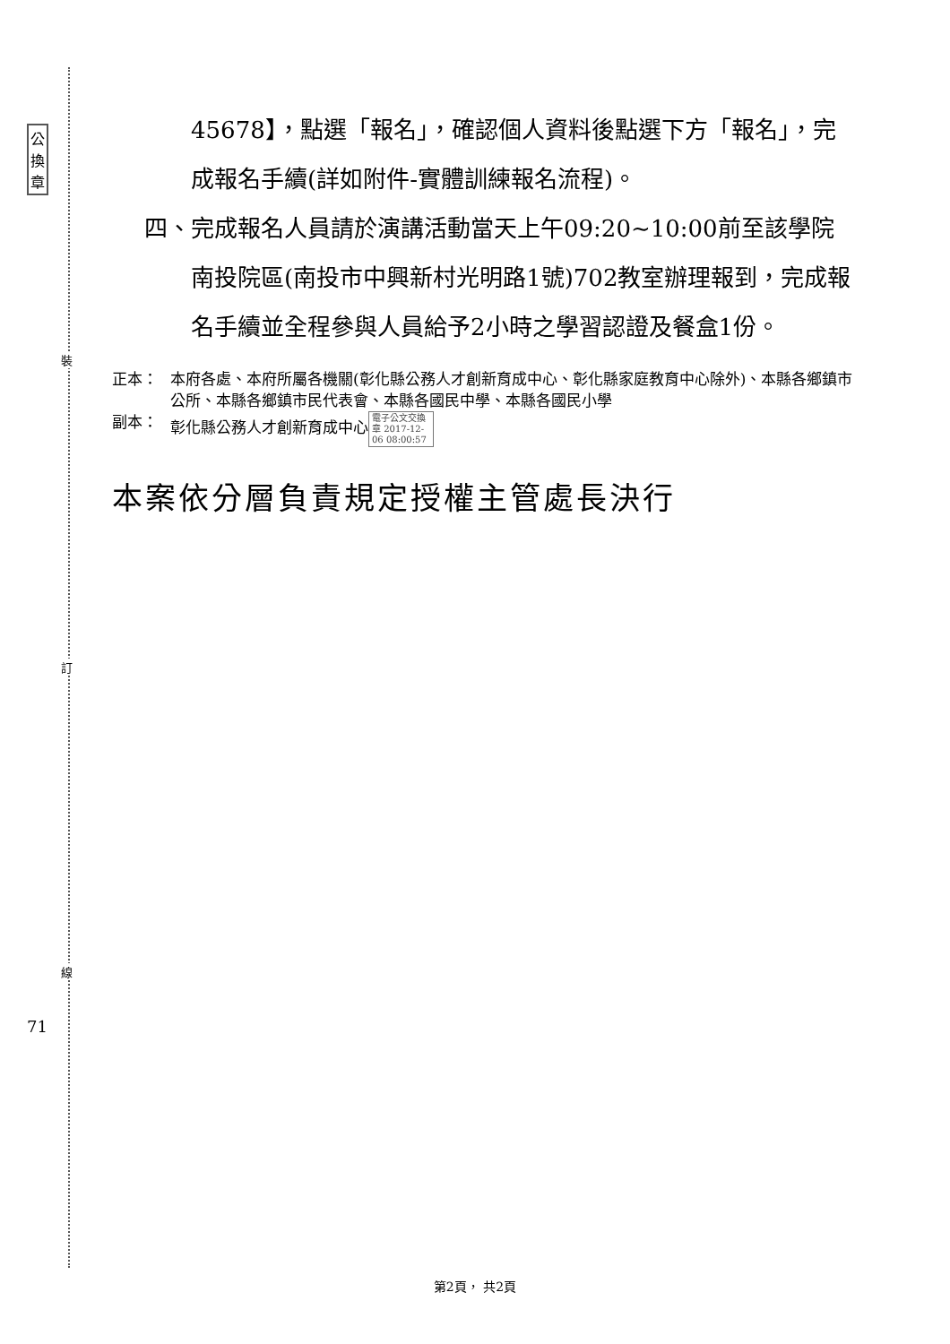裝
訂
線
公
換
章
71
45678】，點選「報名」，確認個人資料後點選下方「報名」，完成報名手續(詳如附件-實體訓練報名流程)。
四、 完成報名人員請於演講活動當天上午09:20~10:00前至該學院南投院區(南投市中興新村光明路1號)702教室辦理報到，完成報名手續並全程參與人員給予2小時之學習認證及餐盒1份。
正本： 本府各處、本府所屬各機關(彰化縣公務人才創新育成中心、彰化縣家庭教育中心除外)、本縣各鄉鎮市公所、本縣各鄉鎮市民代表會、本縣各國民中學、本縣各國民小學
副本： 彰化縣公務人才創新育成中心 電子公文交換章 2017-12-06 08:00:57
本案依分層負責規定授權主管處長決行
第2頁， 共2頁